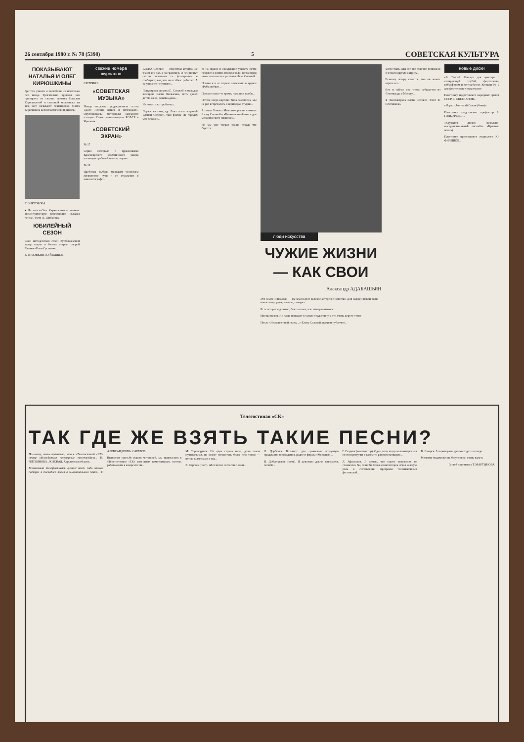26 сентября 1980 г. № 78 (5398) 5 СОВЕТСКАЯ КУЛЬТУРА
ПОКАЗЫВАЮТ НАТАЛЬЯ И ОЛЕГ КИРЮШКИНЫ
Зрители узнали и полюбили их несколько лет назад. Трогательно хрупкая, как принцесса из сказки, девочка Натальи Кирюшкиной и смешной мальчишка из тех, кого называют сорвиголова, Олега Кирюшкина вели пластический диалог...
Г. ВИКТОРОВА.
● Наталья и Олег Кирюшкины исполняют эксцентрическую композицию «Старая лента». Фото А. Шибанова.
ЮБИЛЕЙНЫЙ СЕЗОН
Свой пятидесятый сезон Куйбышевский театр оперы и балета открыл оперой Глинки «Иван Сусанин»...
К. КУЗОВКИН. КУЙБЫШЕВ.
свежие номера журналов
СЕНТЯБРЬ
«СОВЕТСКАЯ МУЗЫКА»
Номер открывает редакционная статья «Дело Ленина живет и побеждает». Опубликованы материалы выездного пленума Союза композиторов РСФСР в Чувашии...
«СОВЕТСКИЙ ЭКРАН»
№ 17
Серия интервью с тружениками Красноярского комбайнового завода посвящена рабочей теме на экране...
№ 18
Проблема выбора молодым человеком жизненного пути и ее отражение в кинематографе...
ЕЛЕНА Соловей — известная актриса. Ее знают и у нас, и за границей. О ней пишут статьи, печатают ее фотографии и сообщают, над чем она сейчас работает. А на улице ее не узнают...
Популярная актриса Е. Соловей и молодая женщина Елена Яковлевна, мать двоих детей, жена, хозяйка дома...
И снова те же проблемы...
Первая картина, где Лена стала актрисой Еленой Соловей, был фильм «В городах моё сердце»...
ее на экране и ожидавшие увидеть нечто похожее в жизни, недоумевали, когда перед ними оказывалась реальная Лена Соловей.
Помню я и ее первое появление в группе «Раба любви»...
Прошло какое-то время, начались пробы...
Потом, когда картина была закончена, мы не раз встречались в коридорах студии...
А потом Никита Михалков решил снимать Елену Соловей в «Неоконченной пьесе для механического пианино»...
Но мы уже твердо знали, откуда что берется.
люди искусства
ЧУЖИЕ ЖИЗНИ — КАК СВОИ
Александр АДАБАШЬЯН
Это самое «никакая» — на самом деле великое актерское качество. Для каждой новой роли — новое лицо, руки, манеры, походка...
Есть актеры надежные, безотказные, как затвор винтовки...
Иногда может. Но чаще попадает в самую сердцевину, а это очень дорого стоит.
После «Неоконченной пьесы...» Елену Соловей хвалили публично...
могло быть. Мы все это отлично понимали и искали другую актрису...
Всякому актеру кажется, что он может играть все...
Вот и сейчас она снова собирается из Ленинграда в Москву...
● Киноактриса Елена Соловей. Фото В. Плотникова.
новые диски
«А. Эшпай. Концерт для оркестра с солирующей трубой, фортепиано, вибрафоном и контрабасом. Концерт № 2 для фортепиано с оркестром»
Пластинку представляет народный артист СССР Е. СВЕТЛАНОВ...
«Играет Анатолий Сенин (баян)»
Пластинку представляет профессор Б. ГОЛЬДФЕДЕР...
«Кружатся диски» (вокально-инструментальный ансамбль «Красные маки»)
Пластинку представляет журналист Ю. ФИЛИНОВ...
Телегостиная «СК»
ТАК ГДЕ ЖЕ ВЗЯТЬ ТАКИЕ ПЕСНИ?
По-моему, очень правильно, что в «Телегостиной «СК» стали обсуждаться популярные телепередачи... И. ЛИТВИНОВА. ЛОЗОВАЯ, Харьковская область.
Всесоюзный телефестиваль лучших песен года многое потерял в последнее время в эмоциональном плане... Т. АЛЕКСАНДРОВА. САРАТОВ.
Выполняя просьбу наших читателей, мы пригласили в «Телегостиную «СК» известных композиторов, поэтов, работающих в жанре песни...
М. Таривердиев. Ни одна страна мира, даже самая музыкальная, не может похвастать более чем тремя — пятью шлягерами в год...
В. Сергеев (поэт). Абсолютно согласен с вами...
Л. Дербенев. Возьмите для сравнения эстрадную продукцию телевидения, радио и фирмы «Мелодия»...
Н. Добронравов (поэт). Я довольно давно занимаюсь песней...
Г. Гладков (композитор). Одно дело, когда малоинтересная песня прозвучит в каком-то рядовом концерте...
Л. Афанасьев. Я думаю, что такого положения не сложилось бы, если бы Союз композиторов играл важную роль в составлении программ телевизионных фестивалей...
В. Лазарев. За примерами далеко ходить не надо...
Моменту подачи песен, безусловно, очень важен.
Гостей принимала Т. МАРТЫНОВА.